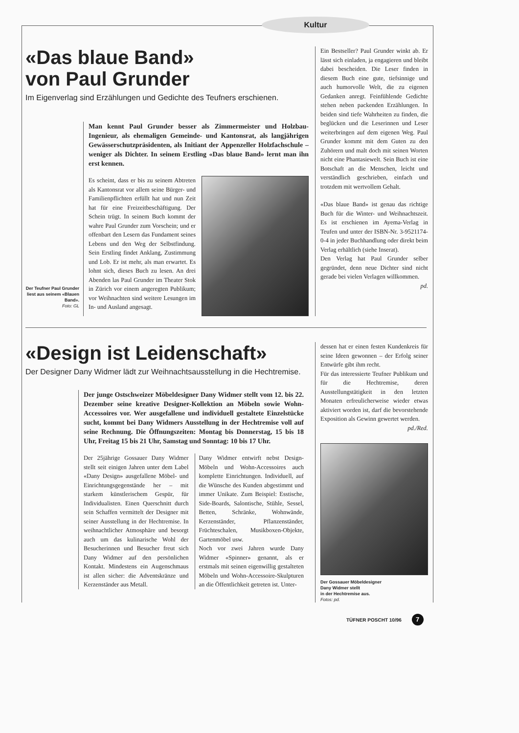Kultur
«Das blaue Band»
von Paul Grunder
Im Eigenverlag sind Erzählungen und Gedichte des Teufners erschienen.
Der Teufner Paul Grunder liest aus seinem «Blauen Band».
Foto: GL
Man kennt Paul Grunder besser als Zimmermeister und Holzbau-Ingenieur, als ehemaligen Gemeinde- und Kantonsrat, als langjährigen Gewässerschutzpräsidenten, als Initiant der Appenzeller Holzfachschule – weniger als Dichter. In seinem Erstling «Das blaue Band» lernt man ihn erst kennen.
Es scheint, dass er bis zu seinem Abtreten als Kantonsrat vor allem seine Bürger- und Familienpflichten erfüllt hat und nun Zeit hat für eine Freizeitbeschäftigung. Der Schein trügt. In seinem Buch kommt der wahre Paul Grunder zum Vorschein; und er offenbart den Lesern das Fundament seines Lebens und den Weg der Selbstfindung. Sein Erstling findet Anklang, Zustimmung und Lob. Er ist mehr, als man erwartet. Es lohnt sich, dieses Buch zu lesen. An drei Abenden las Paul Grunder im Theater Stok in Zürich vor einem angeregten Publikum; vor Weihnachten sind weitere Lesungen im In- und Ausland angesagt.
Ein Bestseller? Paul Grunder winkt ab. Er lässt sich einladen, ja engagieren und bleibt dabei bescheiden. Die Leser finden in diesem Buch eine gute, tiefsinnige und auch humorvolle Welt, die zu eigenen Gedanken anregt. Feinfühlende Gedichte stehen neben packenden Erzählungen. In beiden sind tiefe Wahrheiten zu finden, die beglücken und die Leserinnen und Leser weiterbringen auf dem eigenen Weg. Paul Grunder kommt mit dem Guten zu den Zuhörern und malt doch mit seinen Worten nicht eine Phantasiewelt. Sein Buch ist eine Botschaft an die Menschen, leicht und verständlich geschrieben, einfach und trotzdem mit wertvollem Gehalt.
«Das blaue Band» ist genau das richtige Buch für die Winter- und Weihnachtszeit. Es ist erschienen im Ayema-Verlag in Teufen und unter der ISBN-Nr. 3-9521174-0-4 in jeder Buchhandlung oder direkt beim Verlag erhältlich (siehe Inserat).
Den Verlag hat Paul Grunder selber gegründet, denn neue Dichter sind nicht gerade bei vielen Verlagen willkommen.
pd.
«Design ist Leidenschaft»
Der Designer Dany Widmer lädt zur Weihnachtsausstellung in die Hechtremise.
Der junge Ostschweizer Möbeldesigner Dany Widmer stellt vom 12. bis 22. Dezember seine kreative Designer-Kollektion an Möbeln sowie Wohn-Accessoires vor. Wer ausgefallene und individuell gestaltete Einzelstücke sucht, kommt bei Dany Widmers Ausstellung in der Hechtremise voll auf seine Rechnung. Die Öffnungszeiten: Montag bis Donnerstag, 15 bis 18 Uhr, Freitag 15 bis 21 Uhr, Samstag und Sonntag: 10 bis 17 Uhr.
Der 25jährige Gossauer Dany Widmer stellt seit einigen Jahren unter dem Label «Dany Design» ausgefallene Möbel- und Einrichtungsgegenstände her – mit starkem künstlerischem Gespür, für Individualisten. Einen Querschnitt durch sein Schaffen vermittelt der Designer mit seiner Ausstellung in der Hechtremise. In weihnachtlicher Atmosphäre und besorgt auch um das kulinarische Wohl der Besucherinnen und Besucher freut sich Dany Widmer auf den persönlichen Kontakt. Mindestens ein Augenschmaus ist allen sicher: die Adventskränze und Kerzenständer aus Metall.
Dany Widmer entwirft nebst Design-Möbeln und Wohn-Accessoires auch komplette Einrichtungen. Individuell, auf die Wünsche des Kunden abgestimmt und immer Unikate. Zum Beispiel: Esstische, Side-Boards, Salontische, Stühle, Sessel, Betten, Schränke, Wohnwände, Kerzenständer, Pflanzenständer, Früchteschalen, Musikboxen-Objekte, Gartenmöbel usw.
Noch vor zwei Jahren wurde Dany Widmer «Spinner» genannt, als er erstmals mit seinen eigenwillig gestalteten Möbeln und Wohn-Accessoire-Skulpturen an die Öffentlichkeit getreten ist. Unter-
dessen hat er einen festen Kundenkreis für seine Ideen gewonnen – der Erfolg seiner Entwürfe gibt ihm recht.
Für das interessierte Teufner Publikum und für die Hechtremise, deren Ausstellungstätigkeit in den letzten Monaten erfreulicherweise wieder etwas aktiviert worden ist, darf die bevorstehende Exposition als Gewinn gewertet werden.
pd./Red.
Der Gossauer Möbeldesigner
Dany Widmer stellt
in der Hechtremise aus.
Fotos: pd.
TÜFNER POSCHT 10/96 7